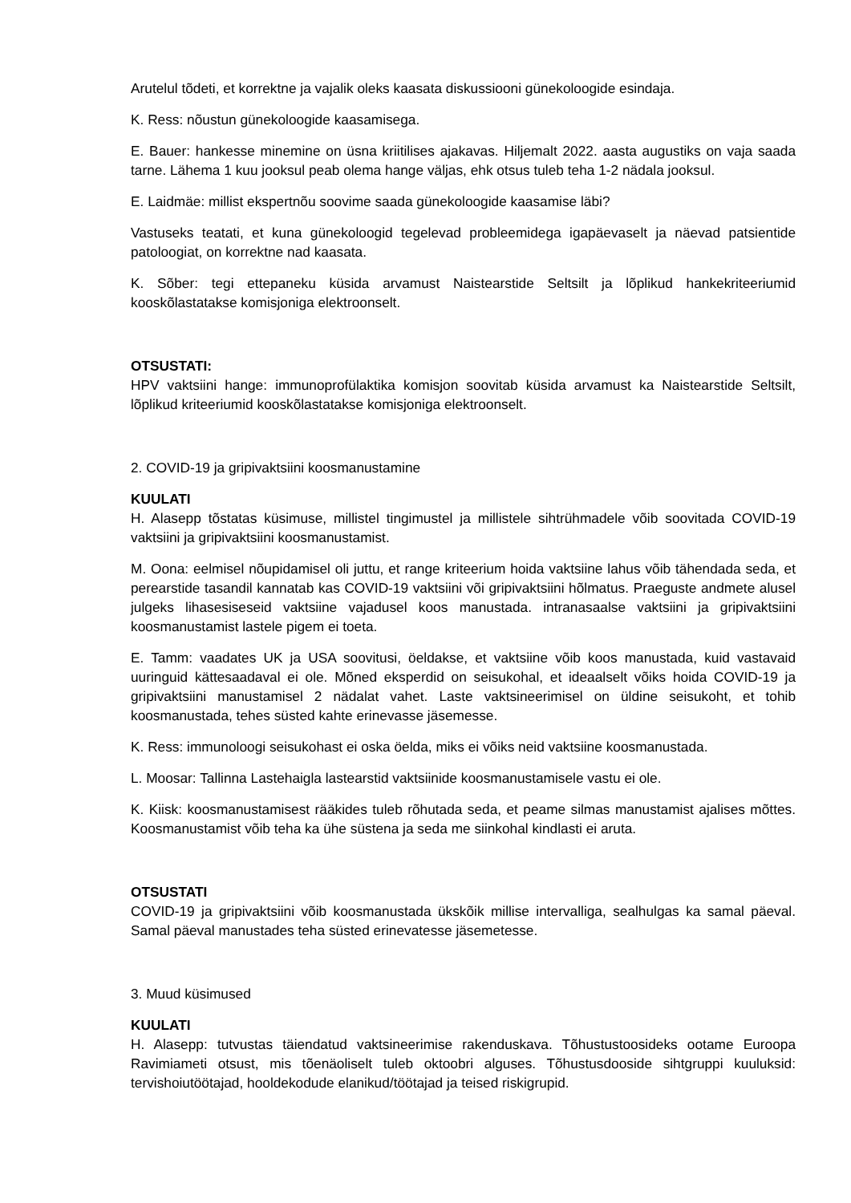Arutelul tõdeti, et korrektne ja vajalik oleks kaasata diskussiooni günekoloogide esindaja.
K. Ress: nõustun günekoloogide kaasamisega.
E. Bauer: hankesse minemine on üsna kriitilises ajakavas. Hiljemalt 2022. aasta augustiks on vaja saada tarne. Lähema 1 kuu jooksul peab olema hange väljas, ehk otsus tuleb teha 1-2 nädala jooksul.
E. Laidmäe: millist ekspertnõu soovime saada günekoloogide kaasamise läbi?
Vastuseks teatati, et kuna günekoloogid tegelevad probleemidega igapäevaselt ja näevad patsientide patoloogiat, on korrektne nad kaasata.
K. Sõber: tegi ettepaneku küsida arvamust Naistearstide Seltsilt ja lõplikud hankekriteeriumid kooskõlastatakse komisjoniga elektroonselt.
OTSUSTATI:
HPV vaktsiini hange: immunoprofülaktika komisjon soovitab küsida arvamust ka Naistearstide Seltsilt, lõplikud kriteeriumid kooskõlastatakse komisjoniga elektroonselt.
2. COVID-19 ja gripivaktsiini koosmanustamine
KUULATI
H. Alasepp tõstatas küsimuse, millistel tingimustel ja millistele sihtrühmadele võib soovitada COVID-19 vaktsiini ja gripivaktsiini koosmanustamist.
M. Oona: eelmisel nõupidamisel oli juttu, et range kriteerium hoida vaktsiine lahus võib tähendada seda, et perearstide tasandil kannatab kas COVID-19 vaktsiini või gripivaktsiini hõlmatus. Praeguste andmete alusel julgeks lihasesiseseid vaktsiine vajadusel koos manustada. intranasaalse vaktsiini ja gripivaktsiini koosmanustamist lastele pigem ei toeta.
E. Tamm: vaadates UK ja USA soovitusi, öeldakse, et vaktsiine võib koos manustada, kuid vastavaid uuringuid kättesaadaval ei ole. Mõned eksperdid on seisukohal, et ideaalselt võiks hoida COVID-19 ja gripivaktsiini manustamisel 2 nädalat vahet. Laste vaktsineerimisel on üldine seisukoht, et tohib koosmanustada, tehes süsted kahte erinevasse jäsemesse.
K. Ress: immunoloogi seisukohast ei oska öelda, miks ei võiks neid vaktsiine koosmanustada.
L. Moosar: Tallinna Lastehaigla lastearstid vaktsiinide koosmanustamisele vastu ei ole.
K. Kiisk: koosmanustamisest rääkides tuleb rõhutada seda, et peame silmas manustamist ajalises mõttes. Koosmanustamist võib teha ka ühe süstena ja seda me siinkohal kindlasti ei aruta.
OTSUSTATI
COVID-19 ja gripivaktsiini võib koosmanustada ükskõik millise intervalliga, sealhulgas ka samal päeval. Samal päeval manustades teha süsted erinevatesse jäsemetesse.
3. Muud küsimused
KUULATI
H. Alasepp: tutvustas täiendatud vaktsineerimise rakenduskava. Tõhustustoosideks ootame Euroopa Ravimiameti otsust, mis tõenäoliselt tuleb oktoobri alguses. Tõhustusdooside sihtgruppi kuuluksid: tervishoiutöötajad, hooldekodude elanikud/töötajad ja teised riskigrupid.